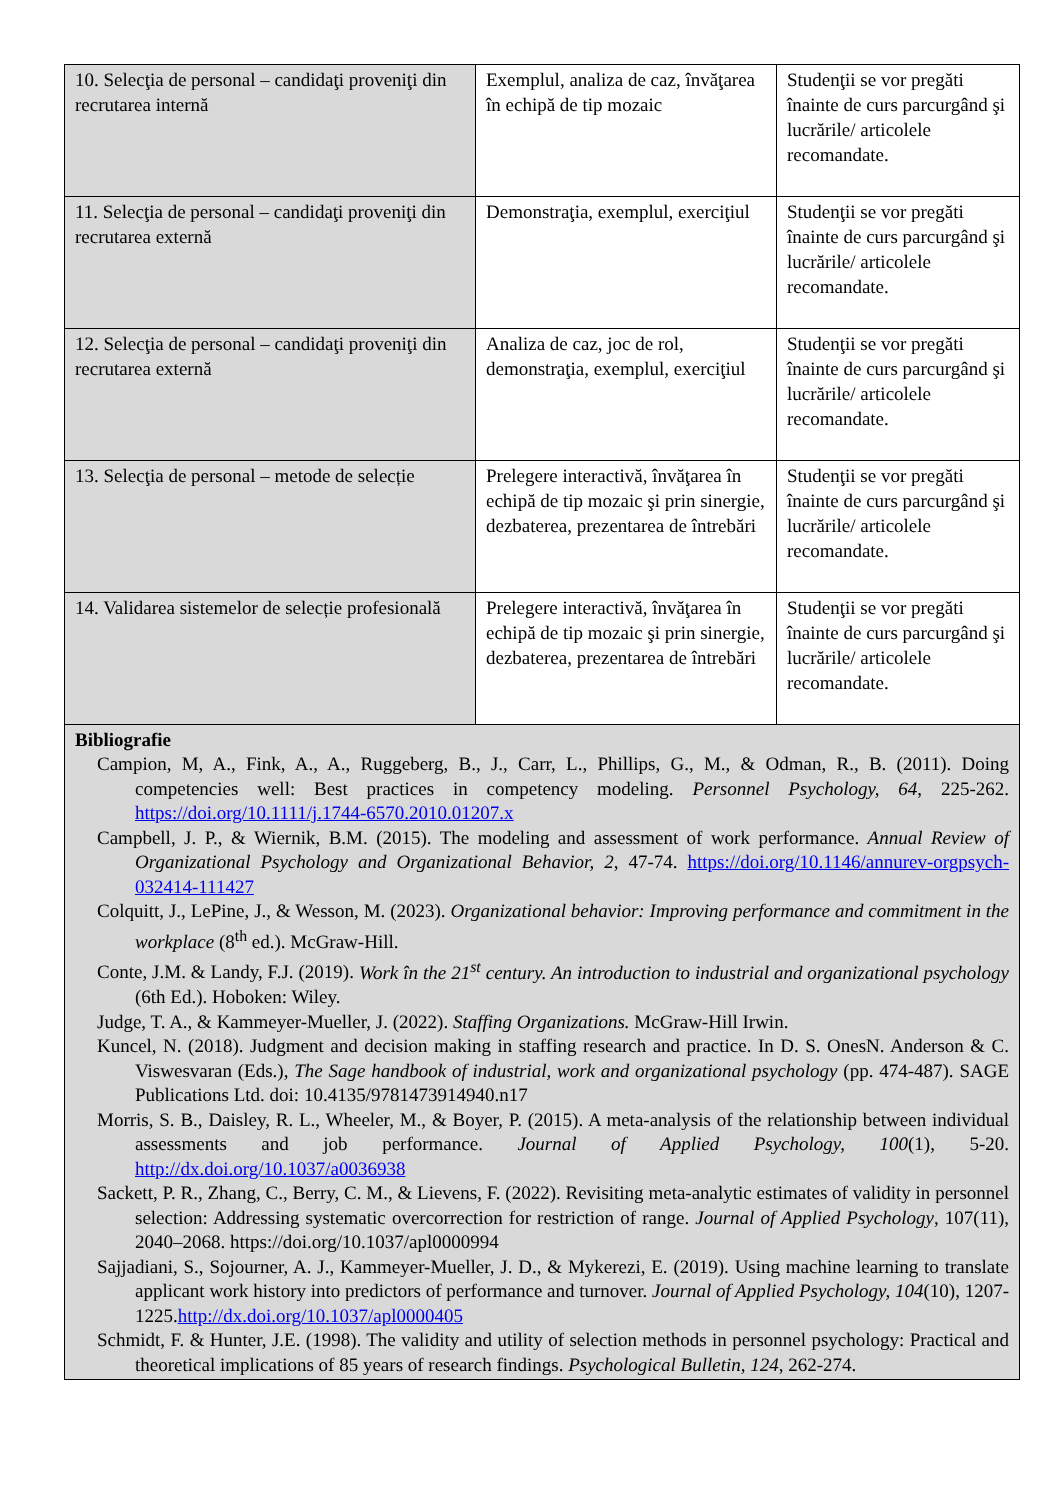| 10. Selecţia de personal – candidaţi proveniţi din recrutarea internă | Exemplul, analiza de caz, învăţarea în echipă de tip mozaic | Studenţii se vor pregăti înainte de curs parcurgând şi lucrările/ articolele recomandate. |
| 11. Selecţia de personal – candidaţi proveniţi din recrutarea externă | Demonstraţia, exemplul, exerciţiul | Studenţii se vor pregăti înainte de curs parcurgând şi lucrările/ articolele recomandate. |
| 12. Selecţia de personal – candidaţi proveniţi din recrutarea externă | Analiza de caz, joc de rol, demonstraţia, exemplul, exerciţiul | Studenţii se vor pregăti înainte de curs parcurgând şi lucrările/ articolele recomandate. |
| 13. Selecţia de personal – metode de selecție | Prelegere interactivă, învăţarea în echipă de tip mozaic şi prin sinergie, dezbaterea, prezentarea de întrebări | Studenţii se vor pregăti înainte de curs parcurgând şi lucrările/ articolele recomandate. |
| 14. Validarea sistemelor de selecție profesională | Prelegere interactivă, învăţarea în echipă de tip mozaic şi prin sinergie, dezbaterea, prezentarea de întrebări | Studenţii se vor pregăti înainte de curs parcurgând şi lucrările/ articolele recomandate. |
| Bibliografie Campion, M, A., Fink, A., A., Ruggeberg, B., J., Carr, L., Phillips, G., M., & Odman, R., B. (2011). Doing competencies well: Best practices in competency modeling. Personnel Psychology, 64 , 225-262. https://doi.org/10.1111/j.1744-6570.2010.01207.x Campbell, J. P., & Wiernik, B.M. (2015). The modeling and assessment of work performance. Annual Review of Organizational Psychology and Organizational Behavior, 2 , 47-74. https://doi.org/10.1146/annurev-orgpsych-032414-111427 Colquitt, J., LePine, J., & Wesson, M. (2023). Organizational behavior: Improving performance and commitment in the workplace (8<sup>th</sup> ed.). McGraw-Hill. Conte, J.M. & Landy, F.J. (2019). Work în the 21<sup>st</sup> century. An introduction to industrial and organizational psychology (6th Ed.). Hoboken: Wiley. Judge, T. A., & Kammeyer-Mueller, J. (2022). Staffing Organizations. McGraw-Hill Irwin. Kuncel, N. (2018). Judgment and decision making in staffing research and practice. In D. S. OnesN. Anderson & C. Viswesvaran (Eds.), The Sage handbook of industrial, work and organizational psychology (pp. 474-487). SAGE Publications Ltd. doi: 10.4135/9781473914940.n17 Morris, S. B., Daisley, R. L., Wheeler, M., & Boyer, P. (2015). A meta-analysis of the relationship between individual assessments and job performance. Journal of Applied Psychology, 100 (1), 5-20. http://dx.doi.org/10.1037/a0036938 Sackett, P. R., Zhang, C., Berry, C. M., & Lievens, F. (2022). Revisiting meta-analytic estimates of validity in personnel selection: Addressing systematic overcorrection for restriction of range. Journal of Applied Psychology , 107(11), 2040–2068. https://doi.org/10.1037/apl0000994 Sajjadiani, S., Sojourner, A. J., Kammeyer-Mueller, J. D., & Mykerezi, E. (2019). Using machine learning to translate applicant work history into predictors of performance and turnover. Journal of Applied Psychology, 104 (10), 1207-1225. http://dx.doi.org/10.1037/apl0000405 Schmidt, F. & Hunter, J.E. (1998). The validity and utility of selection methods in personnel psychology: Practical and theoretical implications of 85 years of research findings. Psychological Bulletin, 124 , 262-274. | | |